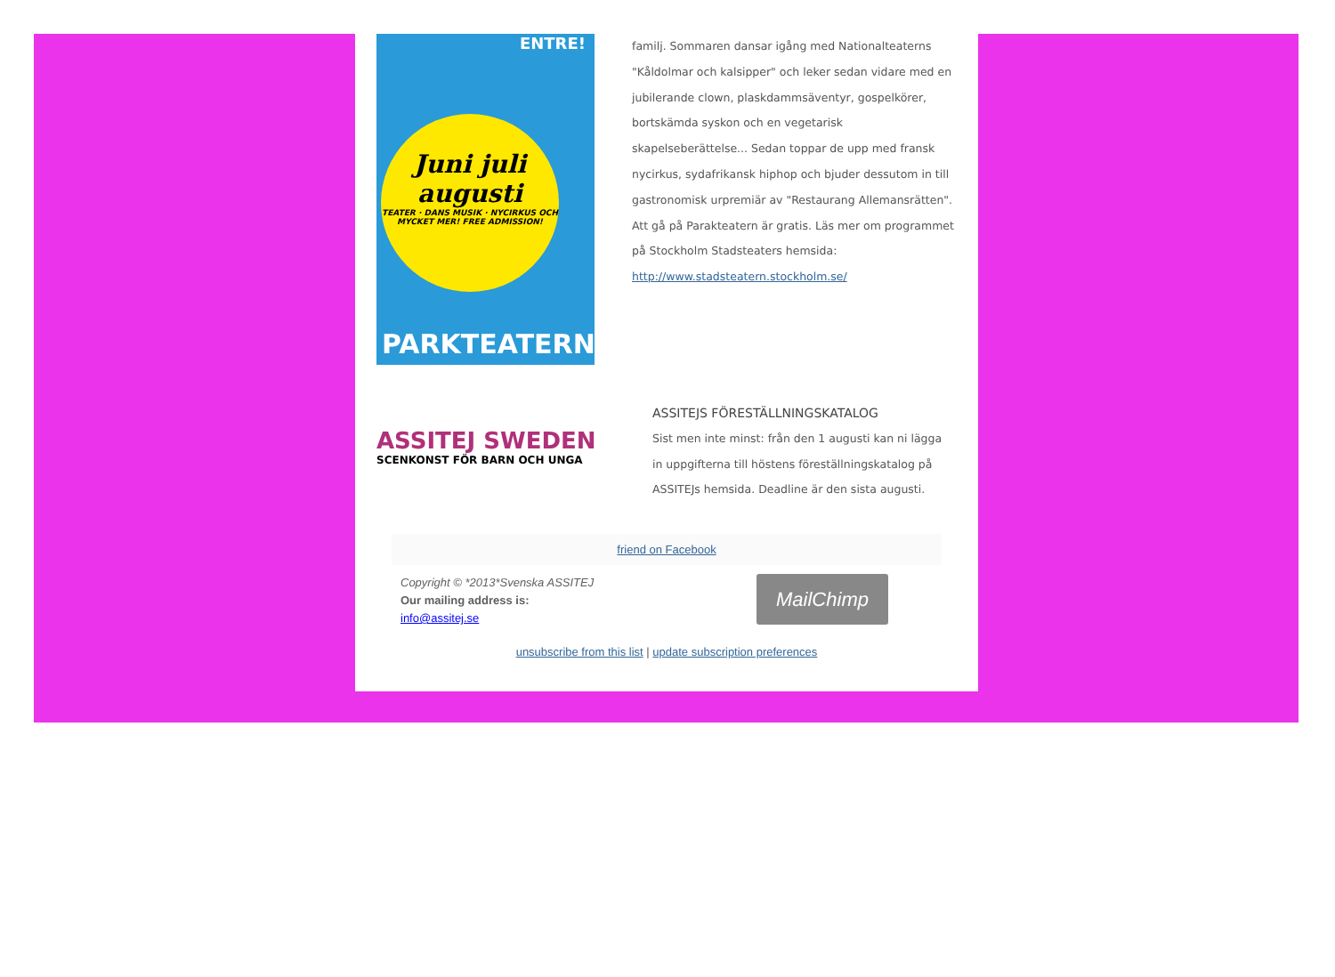ENTRE!
Juni juli augusti
TEATER · DANS MUSIK · NYCIRKUS OCH MYCKET MER! FREE ADMISSION!
PARKTEATERN
familj. Sommaren dansar igång med Nationalteaterns "Kåldolmar och kalsipper" och leker sedan vidare med en jubilerande clown, plaskdammsäventyr, gospelkörer, bortskämda syskon och en vegetarisk skapelseberättelse... Sedan toppar de upp med fransk nycirkus, sydafrikansk hiphop och bjuder dessutom in till gastronomisk urpremiär av "Restaurang Allemansrätten". Att gå på Parakteatern är gratis. Läs mer om programmet på Stockholm Stadsteaters hemsida: http://www.stadsteatern.stockholm.se/
ASSITEJ SWEDEN
SCENKONST FÖR BARN OCH UNGA
ASSITEJS FÖRESTÄLLNINGSKATALOG
Sist men inte minst: från den 1 augusti kan ni lägga in uppgifterna till höstens föreställningskatalog på ASSITEJs hemsida. Deadline är den sista augusti.
friend on Facebook
Copyright © *2013*Svenska ASSITEJ
Our mailing address is:
info@assitej.se
MailChimp
unsubscribe from this list | update subscription preferences